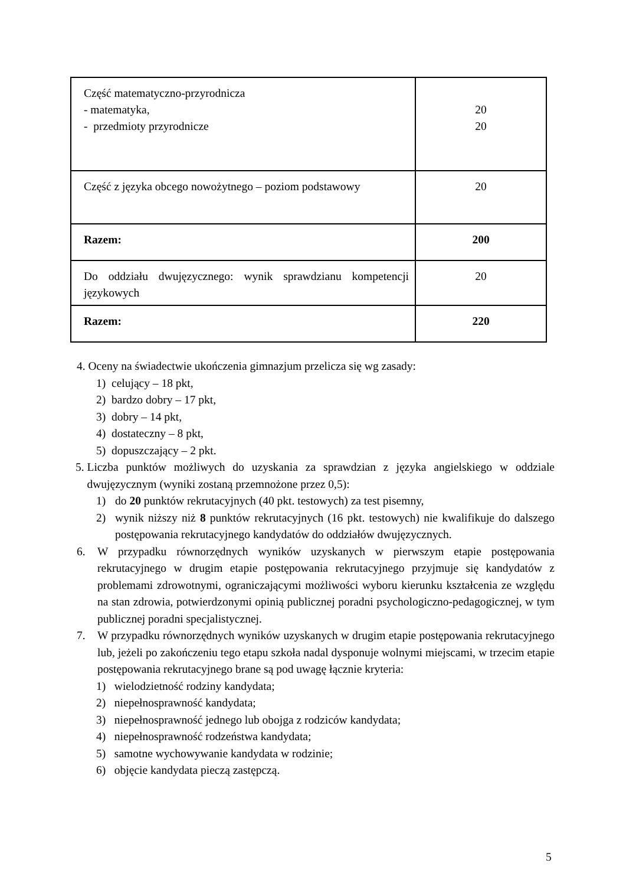| Część matematyczno-przyrodnicza - matematyka, - przedmioty przyrodnicze | 20 20 |
| Część z języka obcego nowożytnego – poziom podstawowy | 20 |
| Razem: | 200 |
| Do oddziału dwujęzycznego: wynik sprawdzianu kompetencji językowych | 20 |
| Razem: | 220 |
4. Oceny na świadectwie ukończenia gimnazjum przelicza się wg zasady:
1) celujący – 18 pkt,
2) bardzo dobry – 17 pkt,
3) dobry – 14 pkt,
4) dostateczny – 8 pkt,
5) dopuszczający – 2 pkt.
5. Liczba punktów możliwych do uzyskania za sprawdzian z języka angielskiego w oddziale dwujęzycznym (wyniki zostaną przemnożone przez 0,5):
1) do 20 punktów rekrutacyjnych (40 pkt. testowych) za test pisemny,
2) wynik niższy niż 8 punktów rekrutacyjnych (16 pkt. testowych) nie kwalifikuje do dalszego postępowania rekrutacyjnego kandydatów do oddziałów dwujęzycznych.
6. W przypadku równorzędnych wyników uzyskanych w pierwszym etapie postępowania rekrutacyjnego w drugim etapie postępowania rekrutacyjnego przyjmuje się kandydatów z problemami zdrowotnymi, ograniczającymi możliwości wyboru kierunku kształcenia ze względu na stan zdrowia, potwierdzonymi opinią publicznej poradni psychologiczno-pedagogicznej, w tym publicznej poradni specjalistycznej.
7. W przypadku równorzędnych wyników uzyskanych w drugim etapie postępowania rekrutacyjnego lub, jeżeli po zakończeniu tego etapu szkoła nadal dysponuje wolnymi miejscami, w trzecim etapie postępowania rekrutacyjnego brane są pod uwagę łącznie kryteria:
1) wielodzietność rodziny kandydata;
2) niepełnosprawność kandydata;
3) niepełnosprawność jednego lub obojga z rodziców kandydata;
4) niepełnosprawność rodzeństwa kandydata;
5) samotne wychowywanie kandydata w rodzinie;
6) objęcie kandydata pieczą zastępczą.
5